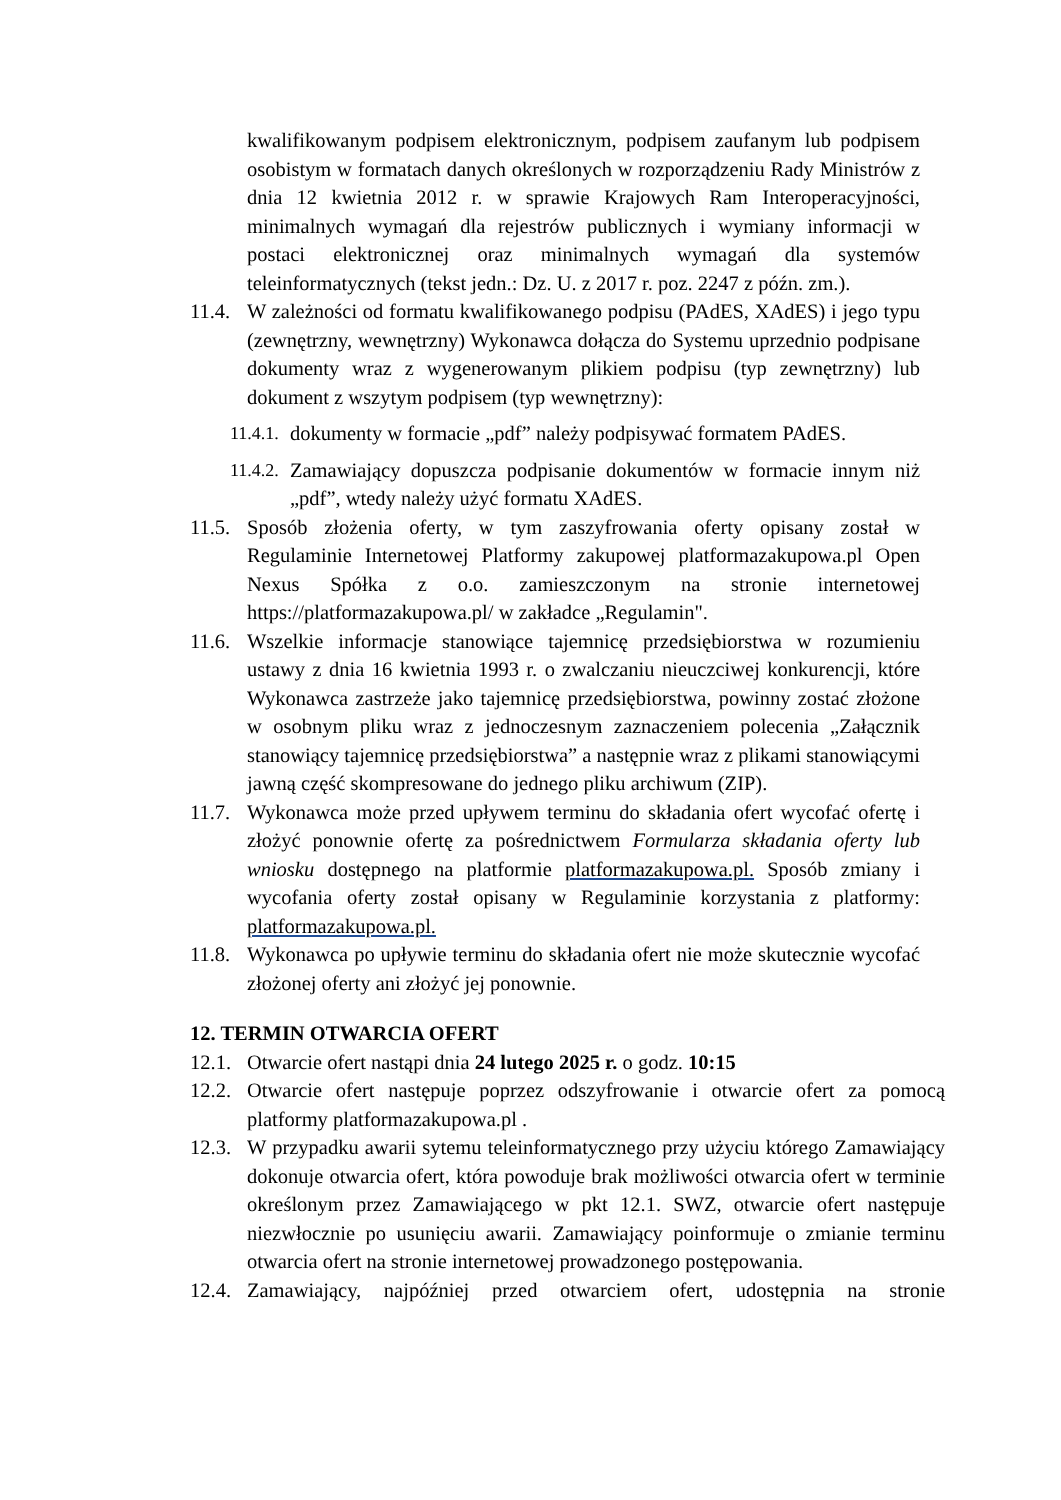kwalifikowanym podpisem elektronicznym, podpisem zaufanym lub podpisem osobistym w formatach danych określonych w rozporządzeniu Rady Ministrów z dnia 12 kwietnia 2012 r. w sprawie Krajowych Ram Interoperacyjności, minimalnych wymagań dla rejestrów publicznych i wymiany informacji w postaci elektronicznej oraz minimalnych wymagań dla systemów teleinformatycznych (tekst jedn.: Dz. U. z 2017 r. poz. 2247 z późn. zm.).
11.4. W zależności od formatu kwalifikowanego podpisu (PAdES, XAdES) i jego typu (zewnętrzny, wewnętrzny) Wykonawca dołącza do Systemu uprzednio podpisane dokumenty wraz z wygenerowanym plikiem podpisu (typ zewnętrzny) lub dokument z wszytym podpisem (typ wewnętrzny):
11.4.1. dokumenty w formacie „pdf” należy podpisywać formatem PAdES.
11.4.2. Zamawiający dopuszcza podpisanie dokumentów w formacie innym niż „pdf”, wtedy należy użyć formatu XAdES.
11.5. Sposób złożenia oferty, w tym zaszyfrowania oferty opisany został w Regulaminie Internetowej Platformy zakupowej platformazakupowa.pl Open Nexus Spółka z o.o. zamieszczonym na stronie internetowej https://platformazakupowa.pl/ w zakładce „Regulamin".
11.6. Wszelkie informacje stanowiące tajemnicę przedsiębiorstwa w rozumieniu ustawy z dnia 16 kwietnia 1993 r. o zwalczaniu nieuczciwej konkurencji, które Wykonawca zastrzeże jako tajemnicę przedsiębiorstwa, powinny zostać złożone w osobnym pliku wraz z jednoczesnym zaznaczeniem polecenia „Załącznik stanowiący tajemnicę przedsiębiorstwa” a następnie wraz z plikami stanowiącymi jawną część skompresowane do jednego pliku archiwum (ZIP).
11.7. Wykonawca może przed upływem terminu do składania ofert wycofać ofertę i złożyć ponownie ofertę za pośrednictwem Formularza składania oferty lub wniosku dostępnego na platformie platformazakupowa.pl. Sposób zmiany i wycofania oferty został opisany w Regulaminie korzystania z platformy: platformazakupowa.pl.
11.8. Wykonawca po upływie terminu do składania ofert nie może skutecznie wycofać złożonej oferty ani złożyć jej ponownie.
12. TERMIN OTWARCIA OFERT
12.1. Otwarcie ofert nastąpi dnia 24 lutego 2025 r. o godz. 10:15
12.2. Otwarcie ofert następuje poprzez odszyfrowanie i otwarcie ofert za pomocą platformy platformazakupowa.pl .
12.3. W przypadku awarii sytemu teleinformatycznego przy użyciu którego Zamawiający dokonuje otwarcia ofert, która powoduje brak możliwości otwarcia ofert w terminie określonym przez Zamawiającego w pkt 12.1. SWZ, otwarcie ofert następuje niezwłocznie po usunięciu awarii. Zamawiający poinformuje o zmianie terminu otwarcia ofert na stronie internetowej prowadzonego postępowania.
12.4. Zamawiający, najpóźniej przed otwarciem ofert, udostępnia na stronie